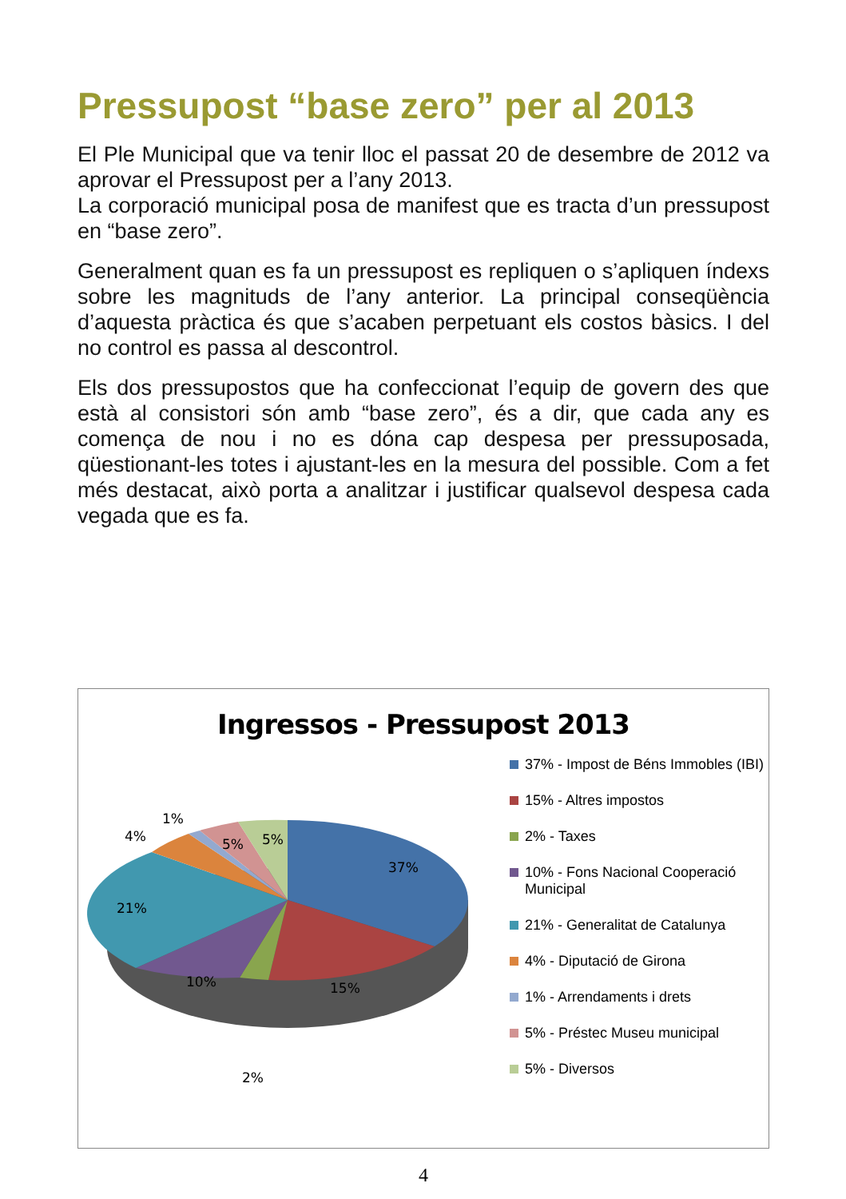Pressupost “base zero” per al 2013
El Ple Municipal que va tenir lloc el passat 20 de desembre de 2012 va aprovar el Pressupost per a l’any 2013.
La corporació municipal posa de manifest que es tracta d’un pressupost en “base zero”.
Generalment quan es fa un pressupost es repliquen o s’apliquen índexs sobre les magnituds de l’any anterior. La principal conseqüència d’aquesta pràctica és que s’acaben perpetuant els costos bàsics. I del no control es passa al descontrol.
Els dos pressupostos que ha confeccionat l’equip de govern des que està al consistori són amb “base zero”, és a dir, que cada any es comença de nou i no es dóna cap despesa per pressuposada, qüestionant-les totes i ajustant-les en la mesura del possible. Com a fet més destacat, això porta a analitzar i justificar qualsevol despesa cada vegada que es fa.
Ingressos - Pressupost 2013
37%
15%
2%
10%
21%
4%
1%
5%
5%
37% - Impost de Béns Immobles (IBI)
15% - Altres impostos
2% - Taxes
10% - Fons Nacional Cooperació
Municipal
21% - Generalitat de Catalunya
4% - Diputació de Girona
1% - Arrendaments i drets
5% - Préstec Museu municipal
5% - Diversos
4